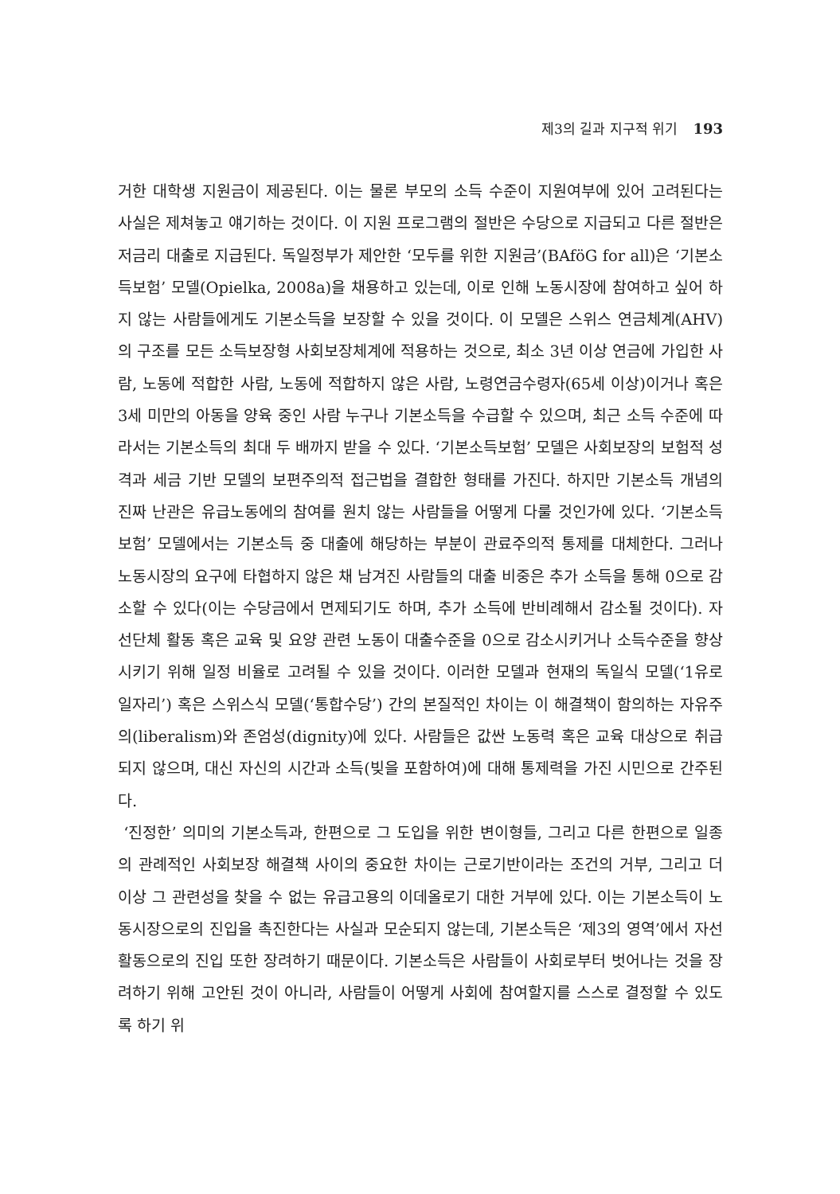제3의 길과 지구적 위기 193
거한 대학생 지원금이 제공된다. 이는 물론 부모의 소득 수준이 지원여부에 있어 고려된다는 사실은 제쳐놓고 얘기하는 것이다. 이 지원 프로그램의 절반은 수당으로 지급되고 다른 절반은 저금리 대출로 지급된다. 독일정부가 제안한 ‘모두를 위한 지원금’(BAföG for all)은 ‘기본소득보험’ 모델(Opielka, 2008a)을 채용하고 있는데, 이로 인해 노동시장에 참여하고 싶어 하지 않는 사람들에게도 기본소득을 보장할 수 있을 것이다. 이 모델은 스위스 연금체계(AHV)의 구조를 모든 소득보장형 사회보장체계에 적용하는 것으로, 최소 3년 이상 연금에 가입한 사람, 노동에 적합한 사람, 노동에 적합하지 않은 사람, 노령연금수령자(65세 이상)이거나 혹은 3세 미만의 아동을 양육 중인 사람 누구나 기본소득을 수급할 수 있으며, 최근 소득 수준에 따라서는 기본소득의 최대 두 배까지 받을 수 있다. ‘기본소득보험’ 모델은 사회보장의 보험적 성격과 세금 기반 모델의 보편주의적 접근법을 결합한 형태를 가진다. 하지만 기본소득 개념의 진짜 난관은 유급노동에의 참여를 원치 않는 사람들을 어떻게 다룰 것인가에 있다. ‘기본소득보험’ 모델에서는 기본소득 중 대출에 해당하는 부분이 관료주의적 통제를 대체한다. 그러나 노동시장의 요구에 타협하지 않은 채 남겨진 사람들의 대출 비중은 추가 소득을 통해 0으로 감소할 수 있다(이는 수당금에서 면제되기도 하며, 추가 소득에 반비례해서 감소될 것이다). 자선단체 활동 혹은 교육 및 요양 관련 노동이 대출수준을 0으로 감소시키거나 소득수준을 향상시키기 위해 일정 비율로 고려될 수 있을 것이다. 이러한 모델과 현재의 독일식 모델(‘1유로 일자리’) 혹은 스위스식 모델(‘통합수당’) 간의 본질적인 차이는 이 해결책이 함의하는 자유주의(liberalism)와 존엄성(dignity)에 있다. 사람들은 값싼 노동력 혹은 교육 대상으로 취급되지 않으며, 대신 자신의 시간과 소득(빚을 포함하여)에 대해 통제력을 가진 시민으로 간주된다.
‘진정한’ 의미의 기본소득과, 한편으로 그 도입을 위한 변이형들, 그리고 다른 한편으로 일종의 관례적인 사회보장 해결책 사이의 중요한 차이는 근로기반이라는 조건의 거부, 그리고 더 이상 그 관련성을 찾을 수 없는 유급고용의 이데올로기 대한 거부에 있다. 이는 기본소득이 노동시장으로의 진입을 촉진한다는 사실과 모순되지 않는데, 기본소득은 ‘제3의 영역’에서 자선활동으로의 진입 또한 장려하기 때문이다. 기본소득은 사람들이 사회로부터 벗어나는 것을 장려하기 위해 고안된 것이 아니라, 사람들이 어떻게 사회에 참여할지를 스스로 결정할 수 있도록 하기 위